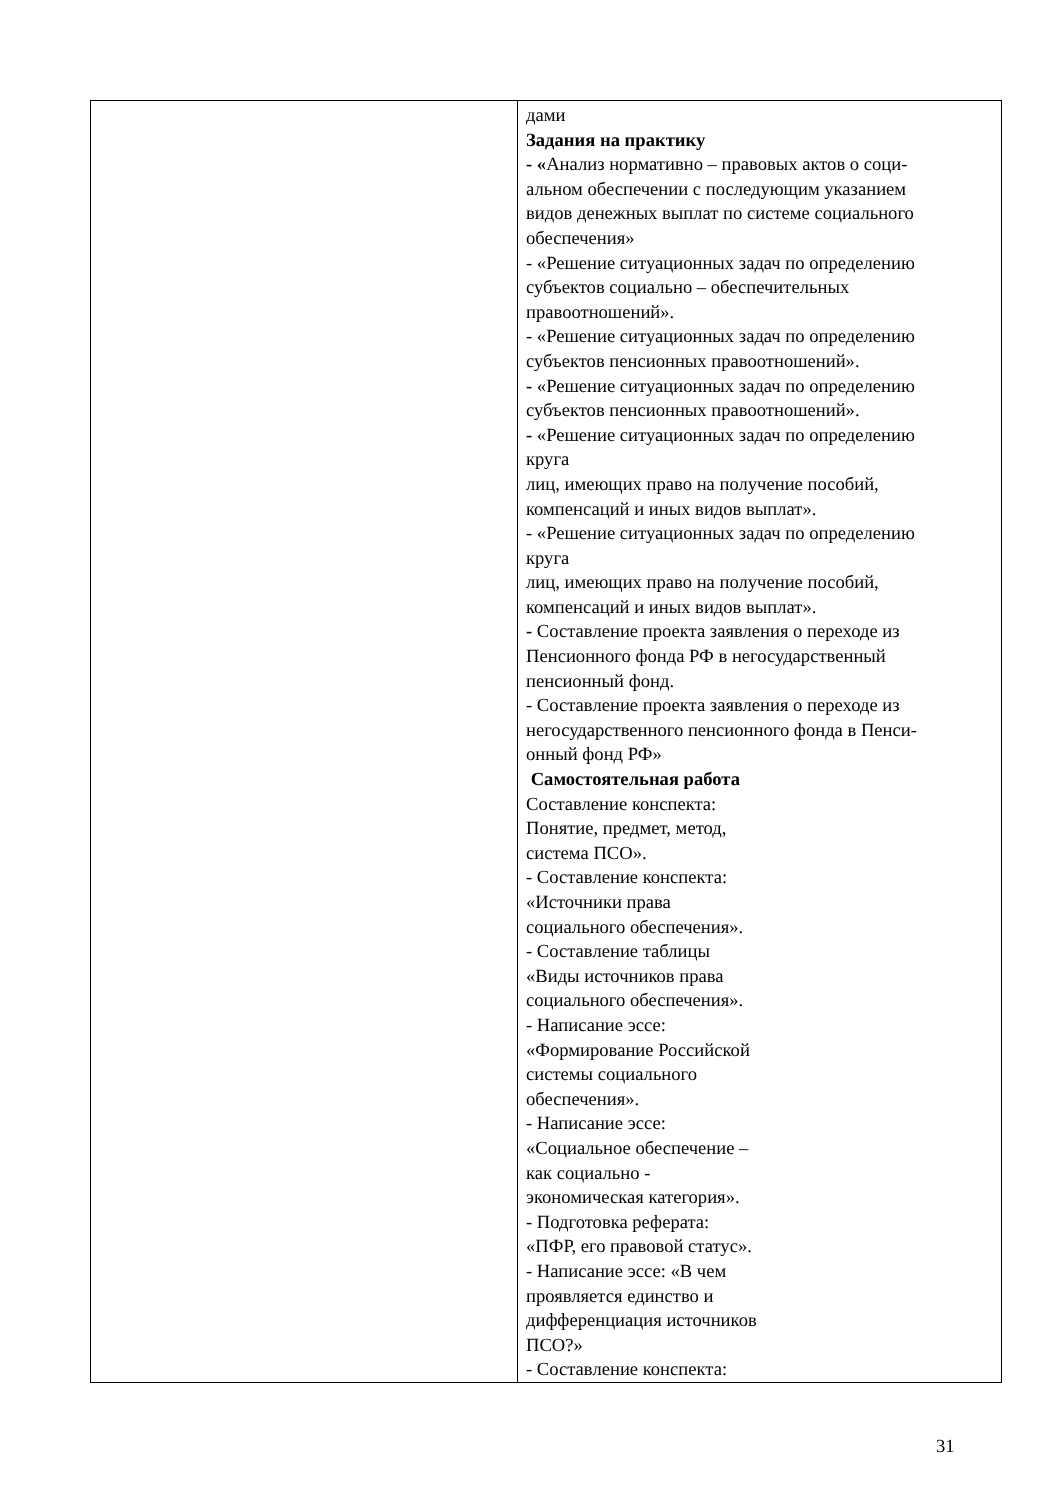| | дами Задания на практику - « Анализ нормативно – правовых актов о соци- альном обеспечении с последующим указанием видов денежных выплат по системе социального обеспечения» - «Решение ситуационных задач по определению субъектов социально – обеспечительных правоотношений». - «Решение ситуационных задач по определению субъектов пенсионных правоотношений». - «Решение ситуационных задач по определению субъектов пенсионных правоотношений». - «Решение ситуационных задач по определению круга лиц, имеющих право на получение пособий, компенсаций и иных видов выплат». - «Решение ситуационных задач по определению круга лиц, имеющих право на получение пособий, компенсаций и иных видов выплат». - Составление проекта заявления о переходе из Пенсионного фонда РФ в негосударственный пенсионный фонд. - Составление проекта заявления о переходе из негосударственного пенсионного фонда в Пенси- онный фонд РФ» Самостоятельная работа Составление конспекта: Понятие, предмет, метод, система ПСО». - Составление конспекта: «Источники права социального обеспечения». - Составление таблицы «Виды источников права социального обеспечения». - Написание эссе: «Формирование Российской системы социального обеспечения». - Написание эссе: «Социальное обеспечение – как социально - экономическая категория». - Подготовка реферата: «ПФР, его правовой статус». - Написание эссе: «В чем проявляется единство и дифференциация источников ПСО?» - Составление конспекта: |
31